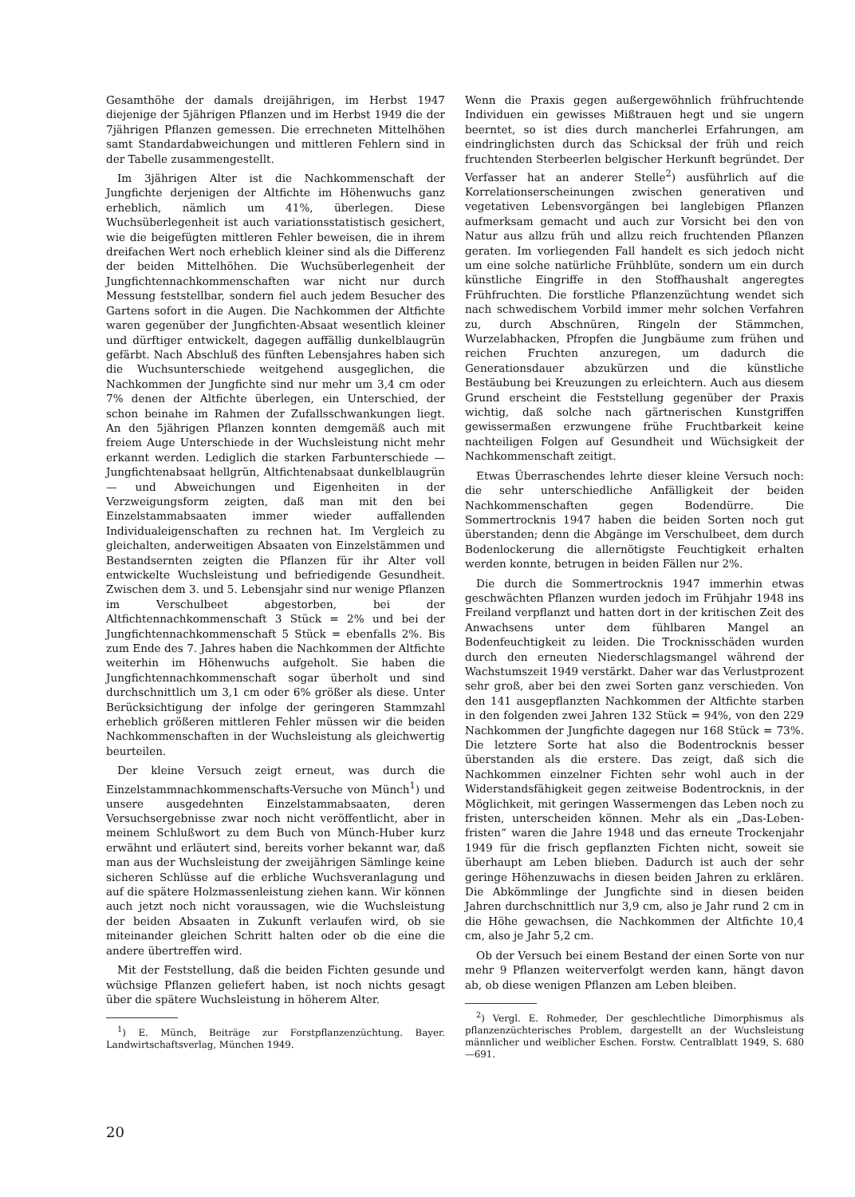Gesamthöhe der damals dreijährigen, im Herbst 1947 diejenige der 5jährigen Pflanzen und im Herbst 1949 die der 7jährigen Pflanzen gemessen. Die errechneten Mittelhöhen samt Standardabweichungen und mittleren Fehlern sind in der Tabelle zusammengestellt.
Im 3jährigen Alter ist die Nachkommenschaft der Jungfichte derjenigen der Altfichte im Höhenwuchs ganz erheblich, nämlich um 41%, überlegen. Diese Wuchsüberlegenheit ist auch variationsstatistisch gesichert, wie die beigefügten mittleren Fehler beweisen, die in ihrem dreifachen Wert noch erheblich kleiner sind als die Differenz der beiden Mittelhöhen. Die Wuchsüberlegenheit der Jungfichtennachkommenschaften war nicht nur durch Messung feststellbar, sondern fiel auch jedem Besucher des Gartens sofort in die Augen. Die Nachkommen der Altfichte waren gegenüber der Jungfichten-Absaat wesentlich kleiner und dürftiger entwickelt, dagegen auffällig dunkelblaugrün gefärbt. Nach Abschluß des fünften Lebensjahres haben sich die Wuchsunterschiede weitgehend ausgeglichen, die Nachkommen der Jungfichte sind nur mehr um 3,4 cm oder 7% denen der Altfichte überlegen, ein Unterschied, der schon beinahe im Rahmen der Zufallsschwankungen liegt. An den 5jährigen Pflanzen konnten demgemäß auch mit freiem Auge Unterschiede in der Wuchsleistung nicht mehr erkannt werden. Lediglich die starken Farbunterschiede — Jungfichtenabsaat hellgrün, Altfichtenabsaat dunkelblaugrün — und Abweichungen und Eigenheiten in der Verzweigungsform zeigten, daß man mit den bei Einzelstammabsaaten immer wieder auffallenden Individualeigenschaften zu rechnen hat. Im Vergleich zu gleichalten, anderweitigen Absaaten von Einzelstämmen und Bestandsernten zeigten die Pflanzen für ihr Alter voll entwickelte Wuchsleistung und befriedigende Gesundheit. Zwischen dem 3. und 5. Lebensjahr sind nur wenige Pflanzen im Verschulbeet abgestorben, bei der Altfichtennachkommenschaft 3 Stück = 2% und bei der Jungfichtennachkommenschaft 5 Stück = ebenfalls 2%. Bis zum Ende des 7. Jahres haben die Nachkommen der Altfichte weiterhin im Höhenwuchs aufgeholt. Sie haben die Jungfichtennachkommenschaft sogar überholt und sind durchschnittlich um 3,1 cm oder 6% größer als diese. Unter Berücksichtigung der infolge der geringeren Stammzahl erheblich größeren mittleren Fehler müssen wir die beiden Nachkommenschaften in der Wuchsleistung als gleichwertig beurteilen.
Der kleine Versuch zeigt erneut, was durch die Einzelstammnachkommenschafts-Versuche von Münch<sup>1</sup>) und unsere ausgedehnten Einzelstammabsaaten, deren Versuchsergebnisse zwar noch nicht veröffentlicht, aber in meinem Schlußwort zu dem Buch von Münch-Huber kurz erwähnt und erläutert sind, bereits vorher bekannt war, daß man aus der Wuchsleistung der zweijährigen Sämlinge keine sicheren Schlüsse auf die erbliche Wuchsveranlagung und auf die spätere Holzmassenleistung ziehen kann. Wir können auch jetzt noch nicht voraussagen, wie die Wuchsleistung der beiden Absaaten in Zukunft verlaufen wird, ob sie miteinander gleichen Schritt halten oder ob die eine die andere übertreffen wird.
Mit der Feststellung, daß die beiden Fichten gesunde und wüchsige Pflanzen geliefert haben, ist noch nichts gesagt über die spätere Wuchsleistung in höherem Alter.
<sup>1</sup>) E. Münch, Beiträge zur Forstpflanzenzüchtung. Bayer. Landwirtschaftsverlag, München 1949.
Wenn die Praxis gegen außergewöhnlich frühfruchtende Individuen ein gewisses Mißtrauen hegt und sie ungern beerntet, so ist dies durch mancherlei Erfahrungen, am eindringlichsten durch das Schicksal der früh und reich fruchtenden Sterbeerlen belgischer Herkunft begründet. Der Verfasser hat an anderer Stelle<sup>2</sup>) ausführlich auf die Korrelationserscheinungen zwischen generativen und vegetativen Lebensvorgängen bei langlebigen Pflanzen aufmerksam gemacht und auch zur Vorsicht bei den von Natur aus allzu früh und allzu reich fruchtenden Pflanzen geraten. Im vorliegenden Fall handelt es sich jedoch nicht um eine solche natürliche Frühblüte, sondern um ein durch künstliche Eingriffe in den Stoffhaushalt angeregtes Frühfruchten. Die forstliche Pflanzenzüchtung wendet sich nach schwedischem Vorbild immer mehr solchen Verfahren zu, durch Abschnüren, Ringeln der Stämmchen, Wurzelabhacken, Pfropfen die Jungbäume zum frühen und reichen Fruchten anzuregen, um dadurch die Generationsdauer abzukürzen und die künstliche Bestäubung bei Kreuzungen zu erleichtern. Auch aus diesem Grund erscheint die Feststellung gegenüber der Praxis wichtig, daß solche nach gärtnerischen Kunstgriffen gewissermaßen erzwungene frühe Fruchtbarkeit keine nachteiligen Folgen auf Gesundheit und Wüchsigkeit der Nachkommenschaft zeitigt.
Etwas Überraschendes lehrte dieser kleine Versuch noch: die sehr unterschiedliche Anfälligkeit der beiden Nachkommenschaften gegen Bodendürre. Die Sommertrocknis 1947 haben die beiden Sorten noch gut überstanden; denn die Abgänge im Verschulbeet, dem durch Bodenlockerung die allernötigste Feuchtigkeit erhalten werden konnte, betrugen in beiden Fällen nur 2%.
Die durch die Sommertrocknis 1947 immerhin etwas geschwächten Pflanzen wurden jedoch im Frühjahr 1948 ins Freiland verpflanzt und hatten dort in der kritischen Zeit des Anwachsens unter dem fühlbaren Mangel an Bodenfeuchtigkeit zu leiden. Die Trocknisschäden wurden durch den erneuten Niederschlagsmangel während der Wachstumszeit 1949 verstärkt. Daher war das Verlustprozent sehr groß, aber bei den zwei Sorten ganz verschieden. Von den 141 ausgepflanzten Nachkommen der Altfichte starben in den folgenden zwei Jahren 132 Stück = 94%, von den 229 Nachkommen der Jungfichte dagegen nur 168 Stück = 73%. Die letztere Sorte hat also die Bodentrocknis besser überstanden als die erstere. Das zeigt, daß sich die Nachkommen einzelner Fichten sehr wohl auch in der Widerstandsfähigkeit gegen zeitweise Bodentrocknis, in der Möglichkeit, mit geringen Wassermengen das Leben noch zu fristen, unterscheiden können. Mehr als ein „Das-Leben-fristen“ waren die Jahre 1948 und das erneute Trockenjahr 1949 für die frisch gepflanzten Fichten nicht, soweit sie überhaupt am Leben blieben. Dadurch ist auch der sehr geringe Höhenzuwachs in diesen beiden Jahren zu erklären. Die Abkömmlinge der Jungfichte sind in diesen beiden Jahren durchschnittlich nur 3,9 cm, also je Jahr rund 2 cm in die Höhe gewachsen, die Nachkommen der Altfichte 10,4 cm, also je Jahr 5,2 cm.
Ob der Versuch bei einem Bestand der einen Sorte von nur mehr 9 Pflanzen weiterverfolgt werden kann, hängt davon ab, ob diese wenigen Pflanzen am Leben bleiben.
<sup>2</sup>) Vergl. E. Rohmeder, Der geschlechtliche Dimorphismus als pflanzenzüchterisches Problem, dargestellt an der Wuchsleistung männlicher und weiblicher Eschen. Forstw. Centralblatt 1949, S. 680—691.
20